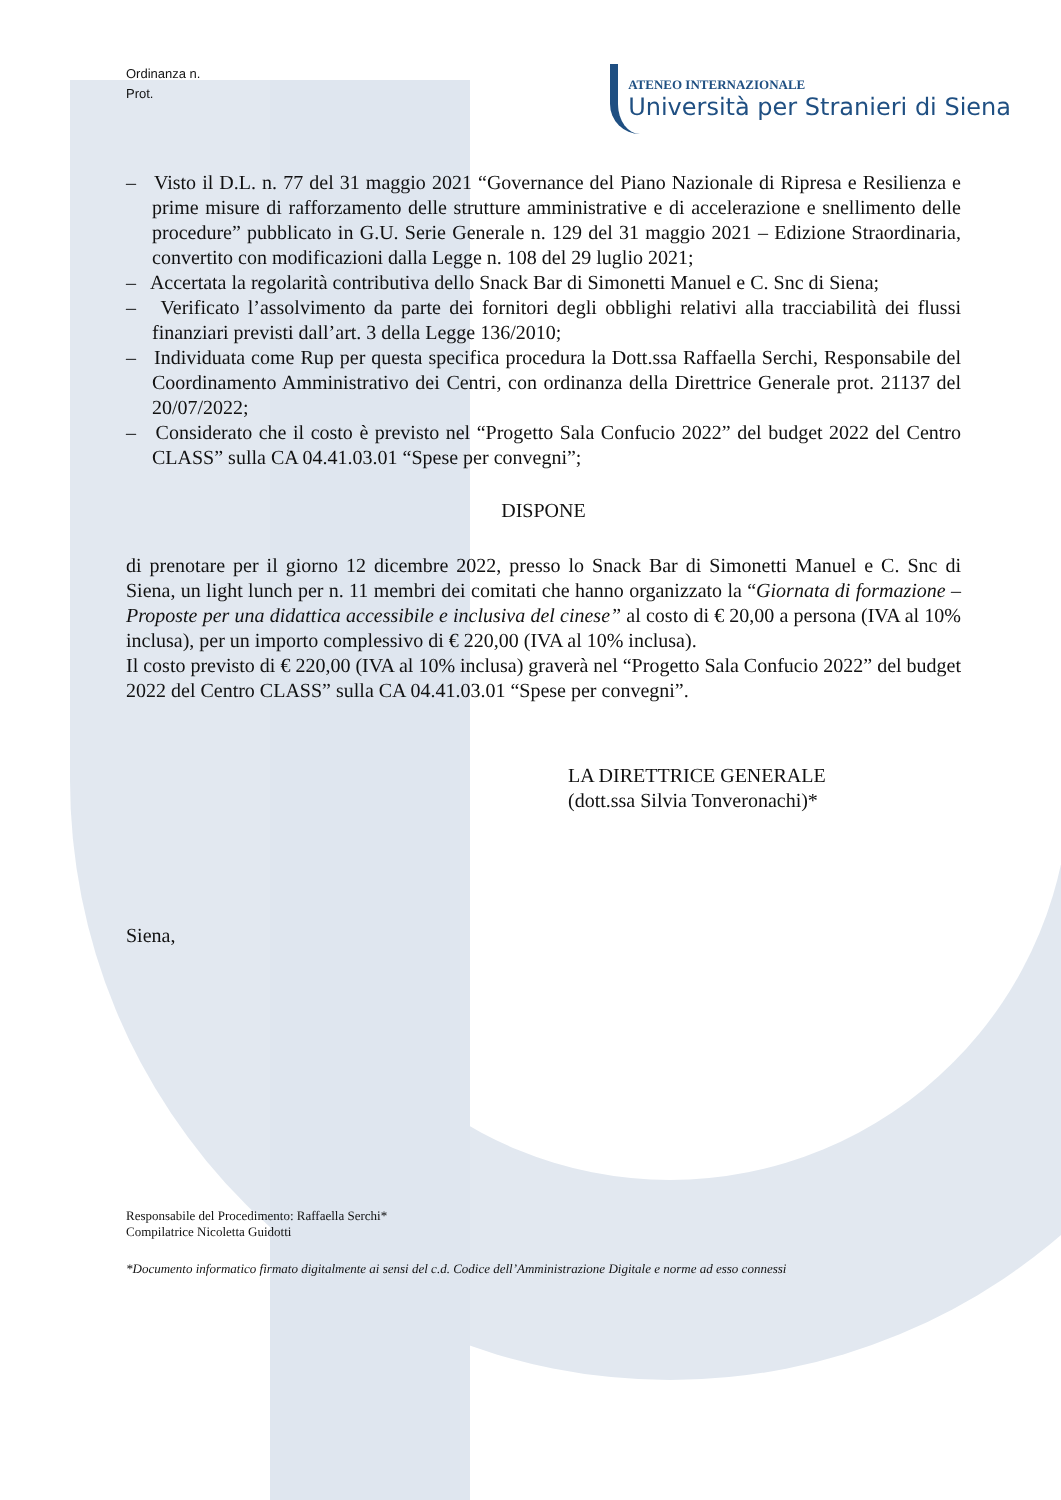Ordinanza n.
Prot.
ATENEO INTERNAZIONALE
Università per Stranieri di Siena
– Visto il D.L. n. 77 del 31 maggio 2021 “Governance del Piano Nazionale di Ripresa e Resilienza e prime misure di rafforzamento delle strutture amministrative e di accelerazione e snellimento delle procedure” pubblicato in G.U. Serie Generale n. 129 del 31 maggio 2021 – Edizione Straordinaria, convertito con modificazioni dalla Legge n. 108 del 29 luglio 2021;
– Accertata la regolarità contributiva dello Snack Bar di Simonetti Manuel e C. Snc di Siena;
– Verificato l’assolvimento da parte dei fornitori degli obblighi relativi alla tracciabilità dei flussi finanziari previsti dall’art. 3 della Legge 136/2010;
– Individuata come Rup per questa specifica procedura la Dott.ssa Raffaella Serchi, Responsabile del Coordinamento Amministrativo dei Centri, con ordinanza della Direttrice Generale prot. 21137 del 20/07/2022;
– Considerato che il costo è previsto nel “Progetto Sala Confucio 2022” del budget 2022 del Centro CLASS” sulla CA 04.41.03.01 “Spese per convegni”;
DISPONE
di prenotare per il giorno 12 dicembre 2022, presso lo Snack Bar di Simonetti Manuel e C. Snc di Siena, un light lunch per n. 11 membri dei comitati che hanno organizzato la “Giornata di formazione – Proposte per una didattica accessibile e inclusiva del cinese” al costo di € 20,00 a persona (IVA al 10% inclusa), per un importo complessivo di € 220,00 (IVA al 10% inclusa).
Il costo previsto di € 220,00 (IVA al 10% inclusa) graverà nel “Progetto Sala Confucio 2022” del budget 2022 del Centro CLASS” sulla CA 04.41.03.01 “Spese per convegni”.
LA DIRETTRICE GENERALE
(dott.ssa Silvia Tonveronachi)*
Siena,
Responsabile del Procedimento: Raffaella Serchi*
Compilatrice Nicoletta Guidotti
*Documento informatico firmato digitalmente ai sensi del c.d. Codice dell’Amministrazione Digitale e norme ad esso connessi